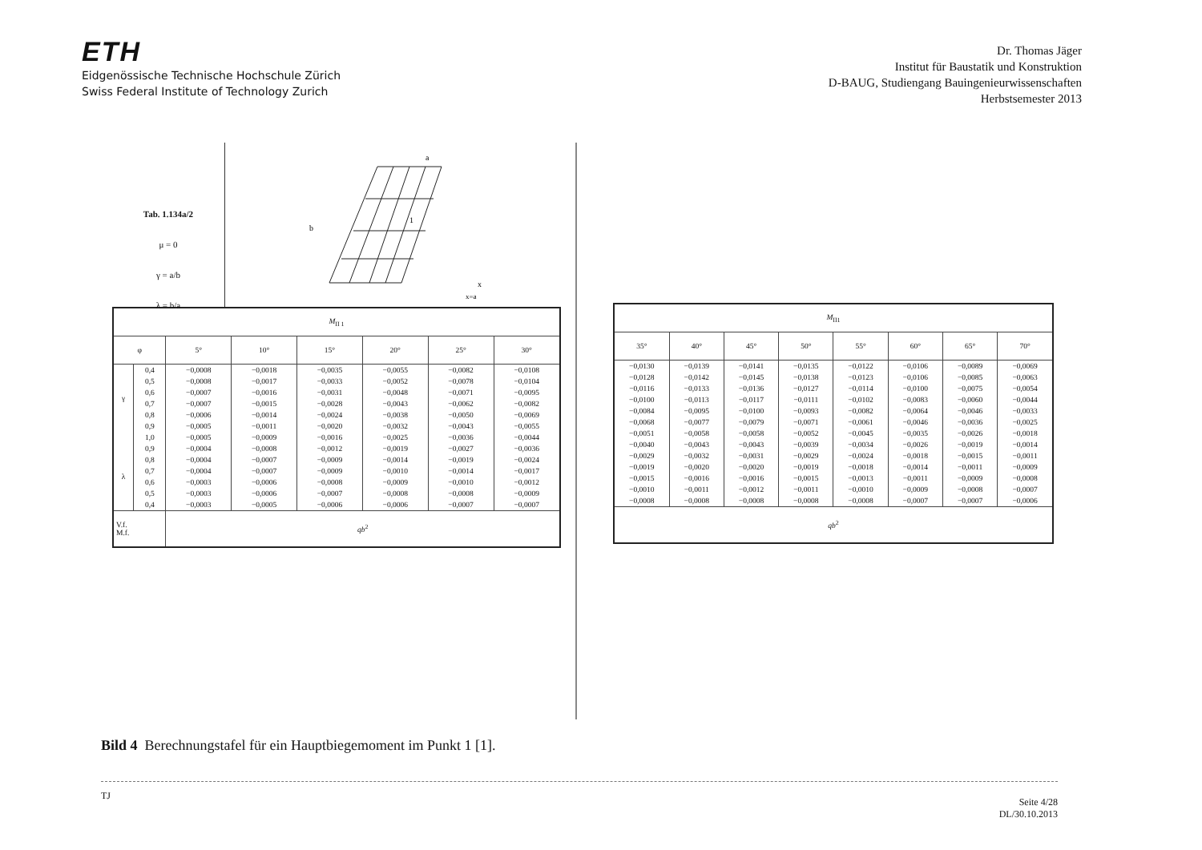ETH
Eidgenössische Technische Hochschule Zürich
Swiss Federal Institute of Technology Zurich
Dr. Thomas Jäger
Institut für Baustatik und Konstruktion
D-BAUG, Studiengang Bauingenieurwissenschaften
Herbstsemester 2013
Tab. 1.134a/2
μ = 0
γ = a/b
λ = b/a
a
b
1
x
x=a
| M<sub>II 1</sub> | | | | | | | |
| φ | | 5° | 10° | 15° | 20° | 25° | 30° |
| γ | 0,4 | −0,0008 | −0,0018 | −0,0035 | −0,0055 | −0,0082 | −0,0108 |
| | 0,5 | −0,0008 | −0,0017 | −0,0033 | −0,0052 | −0,0078 | −0,0104 |
| | 0,6 | −0,0007 | −0,0016 | −0,0031 | −0,0048 | −0,0071 | −0,0095 |
| | 0,7 | −0,0007 | −0,0015 | −0,0028 | −0,0043 | −0,0062 | −0,0082 |
| | 0,8 | −0,0006 | −0,0014 | −0,0024 | −0,0038 | −0,0050 | −0,0069 |
| | 0,9 | −0,0005 | −0,0011 | −0,0020 | −0,0032 | −0,0043 | −0,0055 |
| | 1,0 | −0,0005 | −0,0009 | −0,0016 | −0,0025 | −0,0036 | −0,0044 |
| λ | 0,9 | −0,0004 | −0,0008 | −0,0012 | −0,0019 | −0,0027 | −0,0036 |
| | 0,8 | −0,0004 | −0,0007 | −0,0009 | −0,0014 | −0,0019 | −0,0024 |
| | 0,7 | −0,0004 | −0,0007 | −0,0009 | −0,0010 | −0,0014 | −0,0017 |
| | 0,6 | −0,0003 | −0,0006 | −0,0008 | −0,0009 | −0,0010 | −0,0012 |
| | 0,5 | −0,0003 | −0,0006 | −0,0007 | −0,0008 | −0,0008 | −0,0009 |
| | 0,4 | −0,0003 | −0,0005 | −0,0006 | −0,0006 | −0,0007 | −0,0007 |
| V.f. M.f. | | qb<sup>2</sup> | | | | | |
| M<sub>II1</sub> | | | | | | | |
| 35° | 40° | 45° | 50° | 55° | 60° | 65° | 70° |
| −0,0130 | −0,0139 | −0,0141 | −0,0135 | −0,0122 | −0,0106 | −0,0089 | −0,0069 |
| −0,0128 | −0,0142 | −0,0145 | −0,0138 | −0,0123 | −0,0106 | −0,0085 | −0,0063 |
| −0,0116 | −0,0133 | −0,0136 | −0,0127 | −0,0114 | −0,0100 | −0,0075 | −0,0054 |
| −0,0100 | −0,0113 | −0,0117 | −0,0111 | −0,0102 | −0,0083 | −0,0060 | −0,0044 |
| −0,0084 | −0,0095 | −0,0100 | −0,0093 | −0,0082 | −0,0064 | −0,0046 | −0,0033 |
| −0,0068 | −0,0077 | −0,0079 | −0,0071 | −0,0061 | −0,0046 | −0,0036 | −0,0025 |
| −0,0051 | −0,0058 | −0,0058 | −0,0052 | −0,0045 | −0,0035 | −0,0026 | −0,0018 |
| −0,0040 | −0,0043 | −0,0043 | −0,0039 | −0,0034 | −0,0026 | −0,0019 | −0,0014 |
| −0,0029 | −0,0032 | −0,0031 | −0,0029 | −0,0024 | −0,0018 | −0,0015 | −0,0011 |
| −0,0019 | −0,0020 | −0,0020 | −0,0019 | −0,0018 | −0,0014 | −0,0011 | −0,0009 |
| −0,0015 | −0,0016 | −0,0016 | −0,0015 | −0,0013 | −0,0011 | −0,0009 | −0,0008 |
| −0,0010 | −0,0011 | −0,0012 | −0,0011 | −0,0010 | −0,0009 | −0,0008 | −0,0007 |
| −0,0008 | −0,0008 | −0,0008 | −0,0008 | −0,0008 | −0,0007 | −0,0007 | −0,0006 |
| qb<sup>2</sup> | | | | | | | |
Bild 4 Berechnungstafel für ein Hauptbiegemoment im Punkt 1 [1].
TJ Seite 4/28
DL/30.10.2013